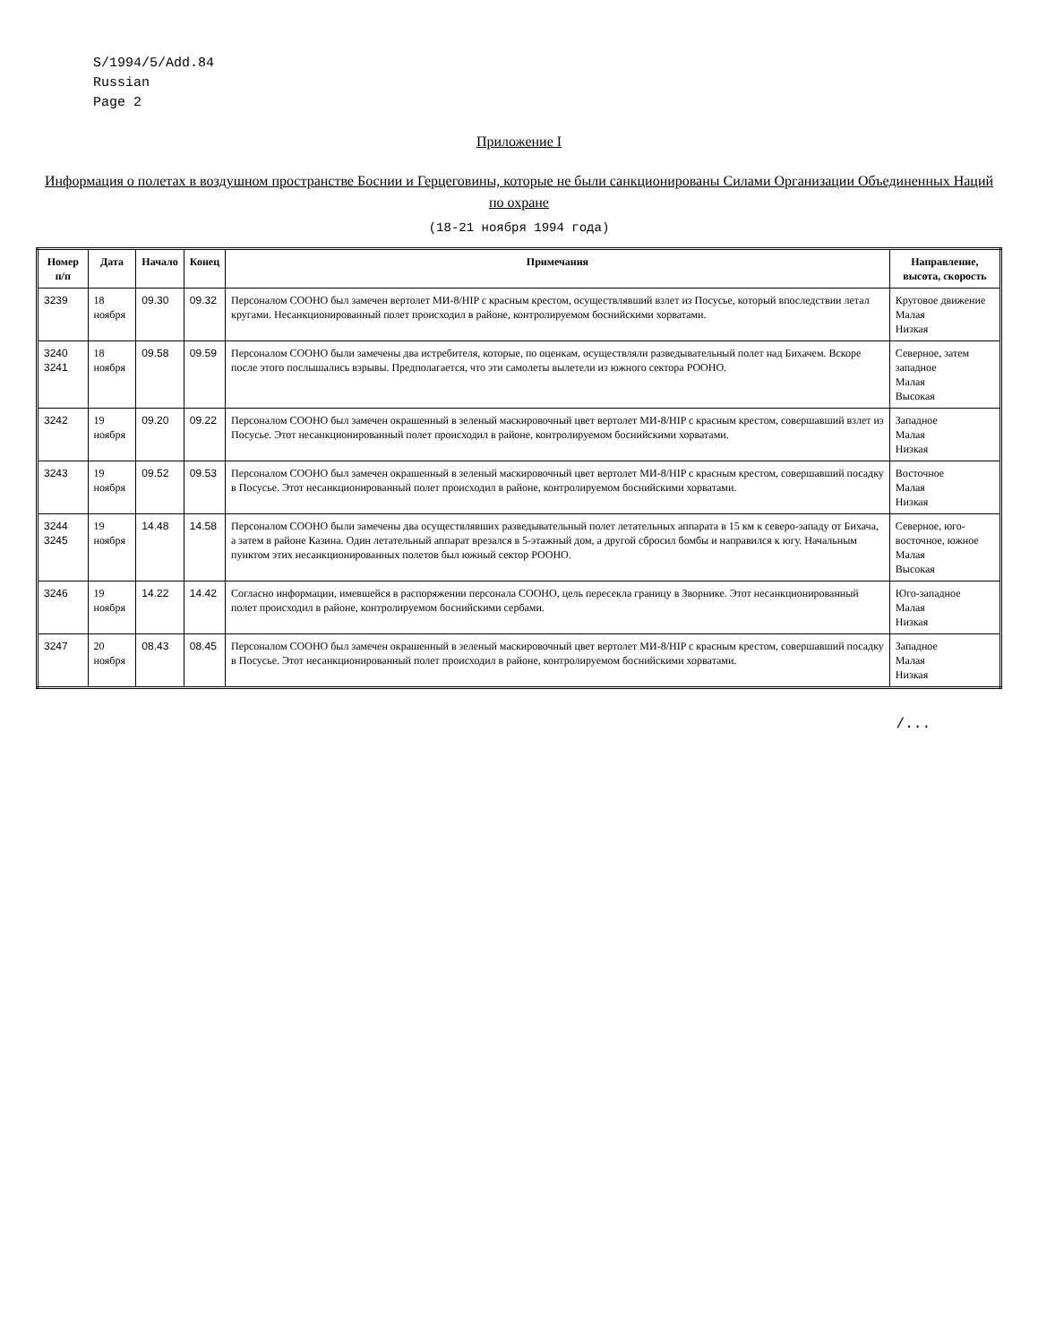S/1994/5/Add.84
Russian
Page 2
Приложение I
Информация о полетах в воздушном пространстве Боснии и Герцеговины, которые не были санкционированы Силами Организации Объединенных Наций по охране
(18-21 ноября 1994 года)
| Номер п/п | Дата | Начало | Конец | Примечания | Направление, высота, скорость |
| --- | --- | --- | --- | --- | --- |
| 3239 | 18 ноября | 09.30 | 09.32 | Персоналом СООНО был замечен вертолет МИ-8/HIP с красным крестом, осуществлявший взлет из Посусье, который впоследствии летал кругами. Несанкционированный полет происходил в районе, контролируемом боснийскими хорватами. | Круговое движение Малая Низкая |
| 3240 3241 | 18 ноября | 09.58 | 09.59 | Персоналом СООНО были замечены два истребителя, которые, по оценкам, осуществляли разведывательный полет над Бихачем. Вскоре после этого послышались взрывы. Предполагается, что эти самолеты вылетели из южного сектора РООНО. | Северное, затем западное Малая Высокая |
| 3242 | 19 ноября | 09.20 | 09.22 | Персоналом СООНО был замечен окрашенный в зеленый маскировочный цвет вертолет МИ-8/HIP с красным крестом, совершавший взлет из Посусье. Этот несанкционированный полет происходил в районе, контролируемом боснийскими хорватами. | Западное Малая Низкая |
| 3243 | 19 ноября | 09.52 | 09.53 | Персоналом СООНО был замечен окрашенный в зеленый маскировочный цвет вертолет МИ-8/HIP с красным крестом, совершавший посадку в Посусье. Этот несанкционированный полет происходил в районе, контролируемом боснийскими хорватами. | Восточное Малая Низкая |
| 3244 3245 | 19 ноября | 14.48 | 14.58 | Персоналом СООНО были замечены два осуществлявших разведывательный полет летательных аппарата в 15 км к северо-западу от Бихача, а затем в районе Казина. Один летательный аппарат врезался в 5-этажный дом, а другой сбросил бомбы и направился к югу. Начальным пунктом этих несанкционированных полетов был южный сектор РООНО. | Северное, юго-восточное, южное Малая Высокая |
| 3246 | 19 ноября | 14.22 | 14.42 | Согласно информации, имевшейся в распоряжении персонала СООНО, цель пересекла границу в Зворнике. Этот несанкционированный полет происходил в районе, контролируемом боснийскими сербами. | Юго-западное Малая Низкая |
| 3247 | 20 ноября | 08.43 | 08.45 | Персоналом СООНО был замечен окрашенный в зеленый маскировочный цвет вертолет МИ-8/HIP с красным крестом, совершавший посадку в Посусье. Этот несанкционированный полет происходил в районе, контролируемом боснийскими хорватами. | Западное Малая Низкая |
/...